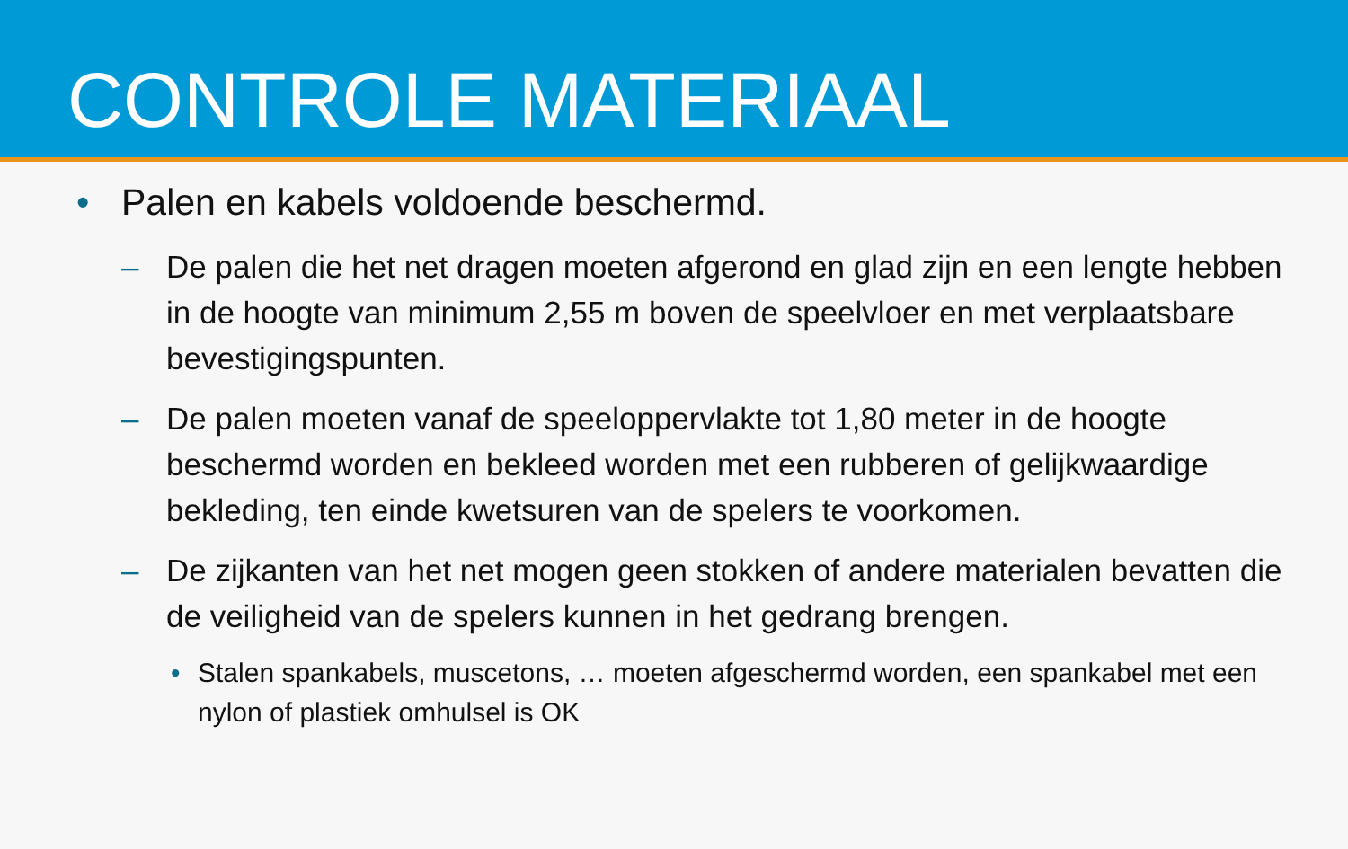CONTROLE MATERIAAL
• Palen en kabels voldoende beschermd.
– De palen die het net dragen moeten afgerond en glad zijn en een lengte hebben in de hoogte van minimum 2,55 m boven de speelvloer en met verplaatsbare bevestigingspunten.
– De palen moeten vanaf de speeloppervlakte tot 1,80 meter in de hoogte beschermd worden en bekleed worden met een rubberen of gelijkwaardige bekleding, ten einde kwetsuren van de spelers te voorkomen.
– De zijkanten van het net mogen geen stokken of andere materialen bevatten die de veiligheid van de spelers kunnen in het gedrang brengen.
• Stalen spankabels, muscetons, … moeten afgeschermd worden, een spankabel met een nylon of plastiek omhulsel is OK